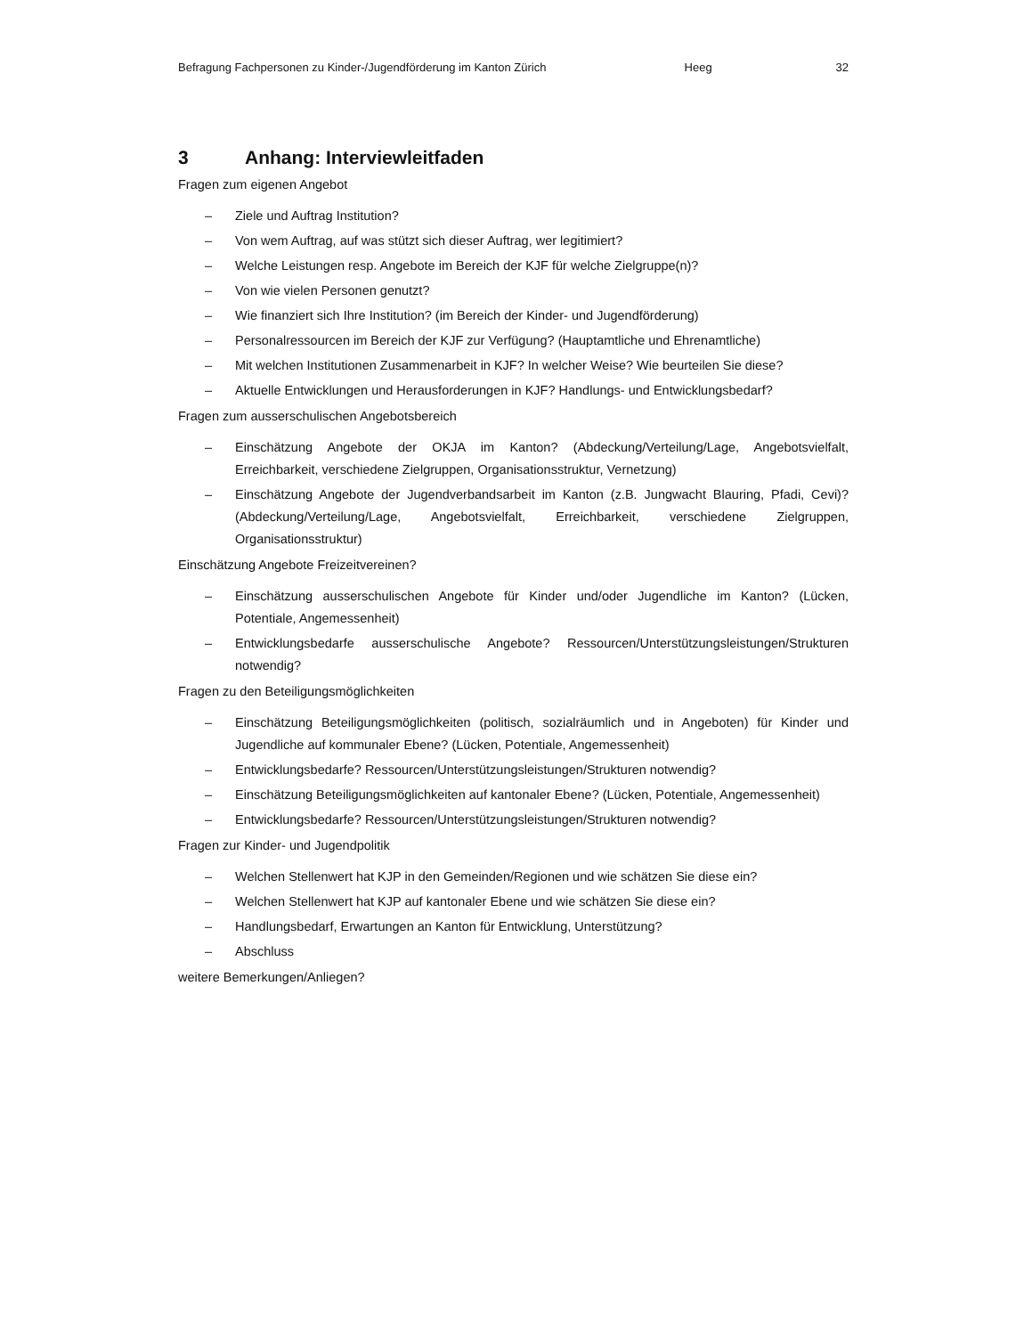Befragung Fachpersonen zu Kinder-/Jugendförderung im Kanton Zürich Heeg 32
3 Anhang: Interviewleitfaden
Fragen zum eigenen Angebot
– Ziele und Auftrag Institution?
– Von wem Auftrag, auf was stützt sich dieser Auftrag, wer legitimiert?
– Welche Leistungen resp. Angebote im Bereich der KJF für welche Zielgruppe(n)?
– Von wie vielen Personen genutzt?
– Wie finanziert sich Ihre Institution? (im Bereich der Kinder- und Jugendförderung)
– Personalressourcen im Bereich der KJF zur Verfügung? (Hauptamtliche und Ehrenamtliche)
– Mit welchen Institutionen Zusammenarbeit in KJF? In welcher Weise? Wie beurteilen Sie diese?
– Aktuelle Entwicklungen und Herausforderungen in KJF? Handlungs- und Entwicklungsbedarf?
Fragen zum ausserschulischen Angebotsbereich
– Einschätzung Angebote der OKJA im Kanton? (Abdeckung/Verteilung/Lage, Angebotsvielfalt, Erreichbarkeit, verschiedene Zielgruppen, Organisationsstruktur, Vernetzung)
– Einschätzung Angebote der Jugendverbandsarbeit im Kanton (z.B. Jungwacht Blauring, Pfadi, Cevi)? (Abdeckung/Verteilung/Lage, Angebotsvielfalt, Erreichbarkeit, verschiedene Zielgruppen, Organisationsstruktur)
Einschätzung Angebote Freizeitvereinen?
– Einschätzung ausserschulischen Angebote für Kinder und/oder Jugendliche im Kanton? (Lücken, Potentiale, Angemessenheit)
– Entwicklungsbedarfe ausserschulische Angebote? Ressourcen/Unterstützungsleistungen/Strukturen notwendig?
Fragen zu den Beteiligungsmöglichkeiten
– Einschätzung Beteiligungsmöglichkeiten (politisch, sozialräumlich und in Angeboten) für Kinder und Jugendliche auf kommunaler Ebene? (Lücken, Potentiale, Angemessenheit)
– Entwicklungsbedarfe? Ressourcen/Unterstützungsleistungen/Strukturen notwendig?
– Einschätzung Beteiligungsmöglichkeiten auf kantonaler Ebene? (Lücken, Potentiale, Angemessenheit)
– Entwicklungsbedarfe? Ressourcen/Unterstützungsleistungen/Strukturen notwendig?
Fragen zur Kinder- und Jugendpolitik
– Welchen Stellenwert hat KJP in den Gemeinden/Regionen und wie schätzen Sie diese ein?
– Welchen Stellenwert hat KJP auf kantonaler Ebene und wie schätzen Sie diese ein?
– Handlungsbedarf, Erwartungen an Kanton für Entwicklung, Unterstützung?
– Abschluss
weitere Bemerkungen/Anliegen?